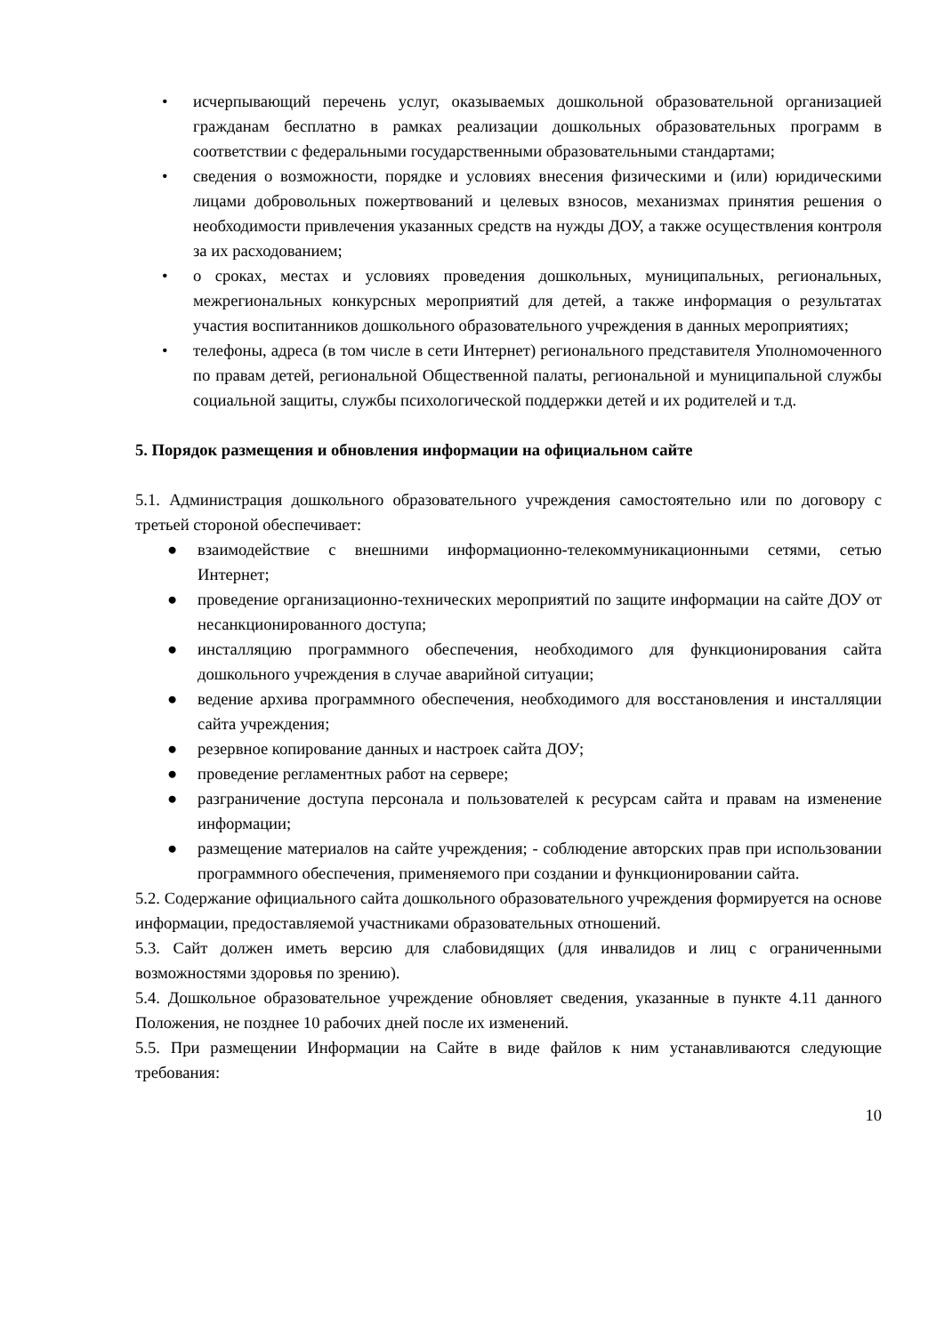• исчерпывающий перечень услуг, оказываемых дошкольной образовательной организацией гражданам бесплатно в рамках реализации дошкольных образовательных программ в соответствии с федеральными государственными образовательными стандартами;
• сведения о возможности, порядке и условиях внесения физическими и (или) юридическими лицами добровольных пожертвований и целевых взносов, механизмах принятия решения о необходимости привлечения указанных средств на нужды ДОУ, а также осуществления контроля за их расходованием;
• о сроках, местах и условиях проведения дошкольных, муниципальных, региональных, межрегиональных конкурсных мероприятий для детей, а также информация о результатах участия воспитанников дошкольного образовательного учреждения в данных мероприятиях;
• телефоны, адреса (в том числе в сети Интернет) регионального представителя Уполномоченного по правам детей, региональной Общественной палаты, региональной и муниципальной службы социальной защиты, службы психологической поддержки детей и их родителей и т.д.
5. Порядок размещения и обновления информации на официальном сайте
5.1. Администрация дошкольного образовательного учреждения самостоятельно или по договору с третьей стороной обеспечивает:
● взаимодействие с внешними информационно-телекоммуникационными сетями, сетью Интернет;
● проведение организационно-технических мероприятий по защите информации на сайте ДОУ от несанкционированного доступа;
● инсталляцию программного обеспечения, необходимого для функционирования сайта дошкольного учреждения в случае аварийной ситуации;
● ведение архива программного обеспечения, необходимого для восстановления и инсталляции сайта учреждения;
● резервное копирование данных и настроек сайта ДОУ;
● проведение регламентных работ на сервере;
● разграничение доступа персонала и пользователей к ресурсам сайта и правам на изменение информации;
● размещение материалов на сайте учреждения; - соблюдение авторских прав при использовании программного обеспечения, применяемого при создании и функционировании сайта.
5.2. Содержание официального сайта дошкольного образовательного учреждения формируется на основе информации, предоставляемой участниками образовательных отношений.
5.3. Сайт должен иметь версию для слабовидящих (для инвалидов и лиц с ограниченными возможностями здоровья по зрению).
5.4. Дошкольное образовательное учреждение обновляет сведения, указанные в пункте 4.11 данного Положения, не позднее 10 рабочих дней после их изменений.
5.5. При размещении Информации на Сайте в виде файлов к ним устанавливаются следующие требования:
10